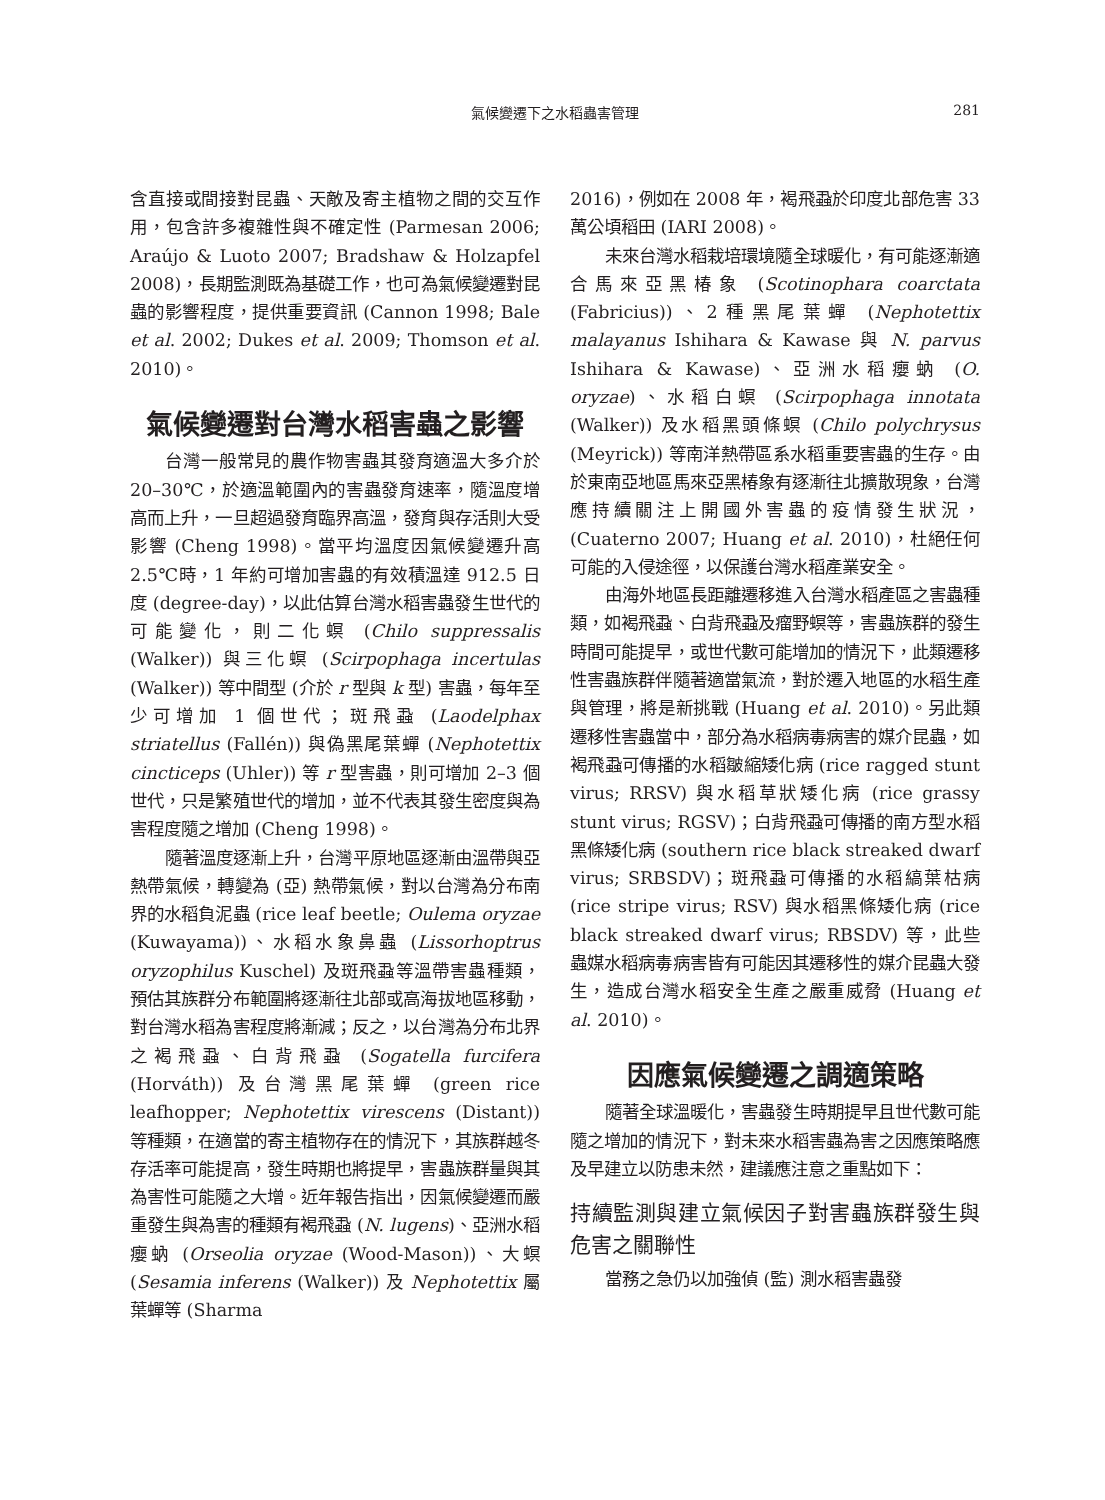氣候變遷下之水稻蟲害管理
281
含直接或間接對昆蟲、天敵及寄主植物之間的交互作用，包含許多複雜性與不確定性 (Parmesan 2006; Araújo & Luoto 2007; Bradshaw & Holzapfel 2008)，長期監測既為基礎工作，也可為氣候變遷對昆蟲的影響程度，提供重要資訊 (Cannon 1998; Bale et al. 2002; Dukes et al. 2009; Thomson et al. 2010)。
氣候變遷對台灣水稻害蟲之影響
台灣一般常見的農作物害蟲其發育適溫大多介於 20–30℃，於適溫範圍內的害蟲發育速率，隨溫度增高而上升，一旦超過發育臨界高溫，發育與存活則大受影響 (Cheng 1998)。當平均溫度因氣候變遷升高 2.5℃時，1 年約可增加害蟲的有效積溫達 912.5 日度 (degree-day)，以此估算台灣水稻害蟲發生世代的可能變化，則二化螟 (Chilo suppressalis (Walker)) 與三化螟 (Scirpophaga incertulas (Walker)) 等中間型 (介於 r 型與 k 型) 害蟲，每年至少可增加 1 個世代；斑飛蝨 (Laodelphax striatellus (Fallén)) 與偽黑尾葉蟬 (Nephotettix cincticeps (Uhler)) 等 r 型害蟲，則可增加 2–3 個世代，只是繁殖世代的增加，並不代表其發生密度與為害程度隨之增加 (Cheng 1998)。
隨著溫度逐漸上升，台灣平原地區逐漸由溫帶與亞熱帶氣候，轉變為 (亞) 熱帶氣候，對以台灣為分布南界的水稻負泥蟲 (rice leaf beetle; Oulema oryzae (Kuwayama))、水稻水象鼻蟲 (Lissorhoptrus oryzophilus Kuschel) 及斑飛蝨等溫帶害蟲種類，預估其族群分布範圍將逐漸往北部或高海拔地區移動，對台灣水稻為害程度將漸減；反之，以台灣為分布北界之褐飛蝨、白背飛蝨 (Sogatella furcifera (Horváth)) 及台灣黑尾葉蟬 (green rice leafhopper; Nephotettix virescens (Distant)) 等種類，在適當的寄主植物存在的情況下，其族群越冬存活率可能提高，發生時期也將提早，害蟲族群量與其為害性可能隨之大增。近年報告指出，因氣候變遷而嚴重發生與為害的種類有褐飛蝨 (N. lugens)、亞洲水稻癭蚋 (Orseolia oryzae (Wood-Mason))、大螟 (Sesamia inferens (Walker)) 及 Nephotettix 屬葉蟬等 (Sharma
2016)，例如在 2008 年，褐飛蝨於印度北部危害 33 萬公頃稻田 (IARI 2008)。
未來台灣水稻栽培環境隨全球暖化，有可能逐漸適合馬來亞黑椿象 (Scotinophara coarctata (Fabricius))、2種黑尾葉蟬 (Nephotettix malayanus Ishihara & Kawase 與 N. parvus Ishihara & Kawase)、亞洲水稻癭蚋 (O. oryzae)、水稻白螟 (Scirpophaga innotata (Walker)) 及水稻黑頭條螟 (Chilo polychrysus (Meyrick)) 等南洋熱帶區系水稻重要害蟲的生存。由於東南亞地區馬來亞黑椿象有逐漸往北擴散現象，台灣應持續關注上開國外害蟲的疫情發生狀況，(Cuaterno 2007; Huang et al. 2010)，杜絕任何可能的入侵途徑，以保護台灣水稻產業安全。
由海外地區長距離遷移進入台灣水稻產區之害蟲種類，如褐飛蝨、白背飛蝨及瘤野螟等，害蟲族群的發生時間可能提早，或世代數可能增加的情況下，此類遷移性害蟲族群伴隨著適當氣流，對於遷入地區的水稻生產與管理，將是新挑戰 (Huang et al. 2010)。另此類遷移性害蟲當中，部分為水稻病毒病害的媒介昆蟲，如褐飛蝨可傳播的水稻皺縮矮化病 (rice ragged stunt virus; RRSV) 與水稻草狀矮化病 (rice grassy stunt virus; RGSV)；白背飛蝨可傳播的南方型水稻黑條矮化病 (southern rice black streaked dwarf virus; SRBSDV)；斑飛蝨可傳播的水稻縞葉枯病 (rice stripe virus; RSV) 與水稻黑條矮化病 (rice black streaked dwarf virus; RBSDV) 等，此些蟲媒水稻病毒病害皆有可能因其遷移性的媒介昆蟲大發生，造成台灣水稻安全生產之嚴重威脅 (Huang et al. 2010)。
因應氣候變遷之調適策略
隨著全球溫暖化，害蟲發生時期提早且世代數可能隨之增加的情況下，對未來水稻害蟲為害之因應策略應及早建立以防患未然，建議應注意之重點如下：
持續監測與建立氣候因子對害蟲族群發生與危害之關聯性
當務之急仍以加強偵 (監) 測水稻害蟲發